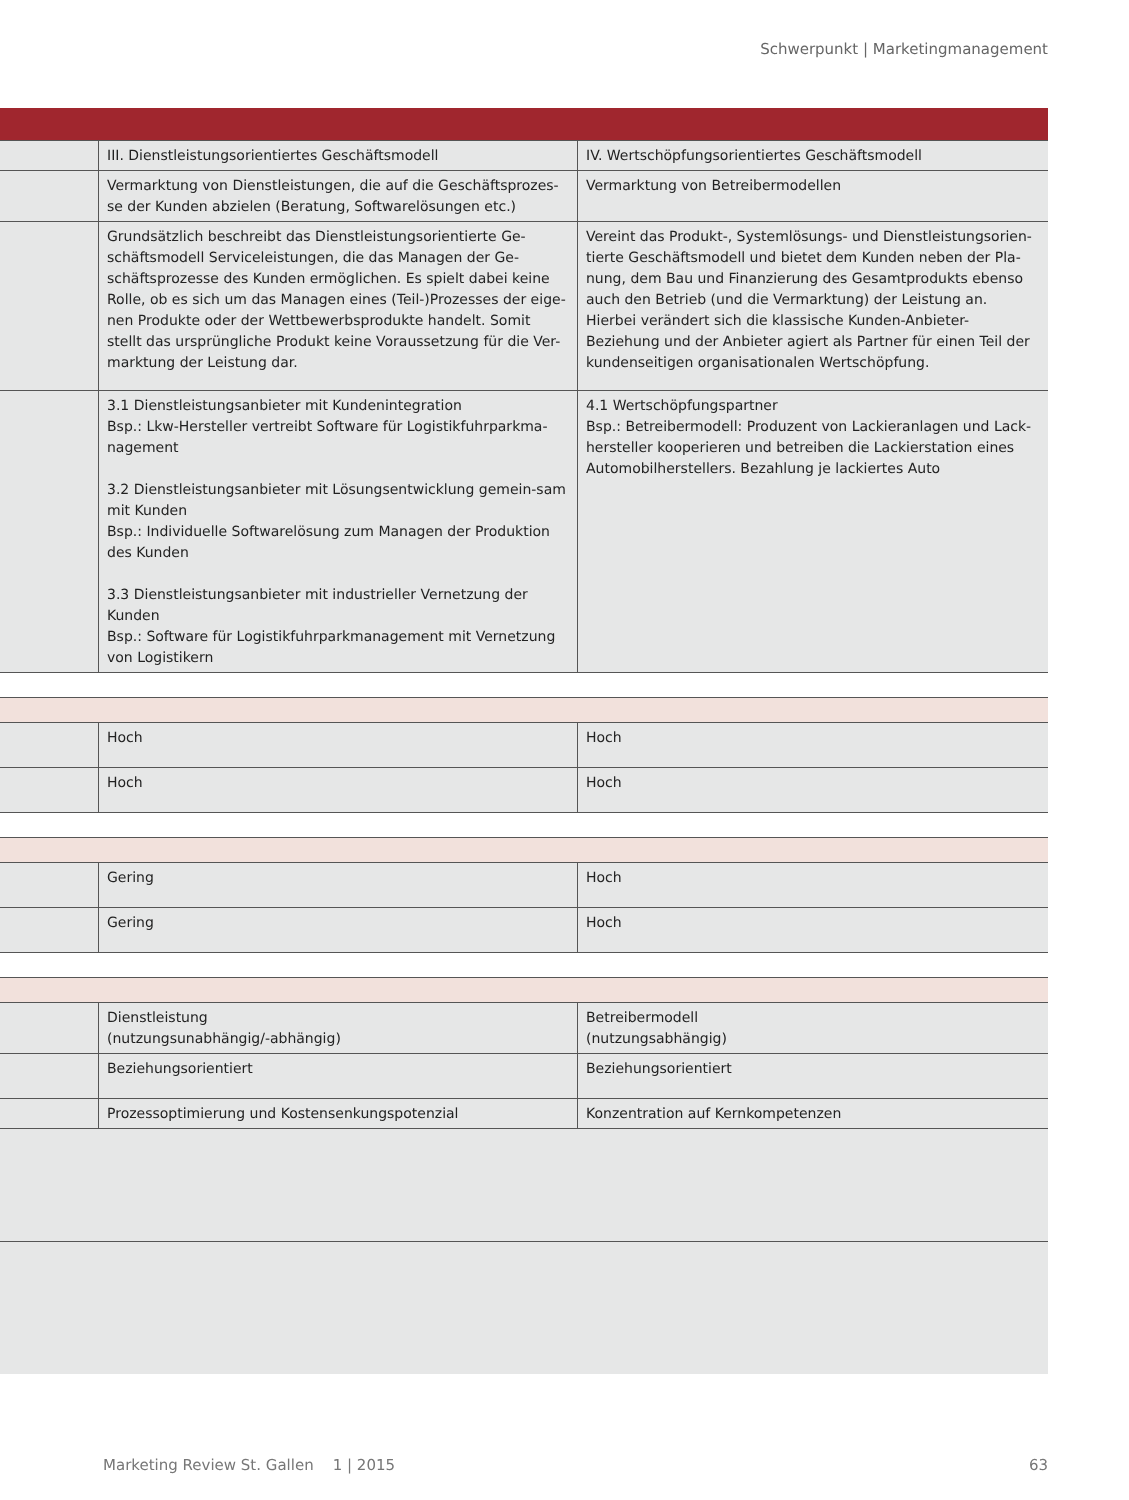Schwerpunkt | Marketingmanagement
| | III. Dienstleistungsorientiertes Geschäftsmodell | IV. Wertschöpfungsorientiertes Geschäftsmodell |
| | Vermarktung von Dienstleistungen, die auf die Geschäftsprozes-se der Kunden abzielen (Beratung, Softwarelösungen etc.) | Vermarktung von Betreibermodellen |
| | Grundsätzlich beschreibt das Dienstleistungsorientierte Ge-schäftsmodell Serviceleistungen, die das Managen der Ge-schäftsprozesse des Kunden ermöglichen. Es spielt dabei keine Rolle, ob es sich um das Managen eines (Teil-)Prozesses der eige-nen Produkte oder der Wettbewerbsprodukte handelt. Somit stellt das ursprüngliche Produkt keine Voraussetzung für die Ver-marktung der Leistung dar. | Vereint das Produkt-, Systemlösungs- und Dienstleistungsorien-tierte Geschäftsmodell und bietet dem Kunden neben der Pla-nung, dem Bau und Finanzierung des Gesamtprodukts ebenso auch den Betrieb (und die Vermarktung) der Leistung an. Hierbei verändert sich die klassische Kunden-Anbieter-Beziehung und der Anbieter agiert als Partner für einen Teil der kundenseitigen organisationalen Wertschöpfung. |
| | 3.1 Dienstleistungsanbieter mit Kundenintegration Bsp.: Lkw-Hersteller vertreibt Software für Logistikfuhrparkma-nagement 3.2 Dienstleistungsanbieter mit Lösungsentwicklung gemein-sam mit Kunden Bsp.: Individuelle Softwarelösung zum Managen der Produktion des Kunden 3.3 Dienstleistungsanbieter mit industrieller Vernetzung der Kunden Bsp.: Software für Logistikfuhrparkmanagement mit Vernetzung von Logistikern | 4.1 Wertschöpfungspartner Bsp.: Betreibermodell: Produzent von Lackieranlagen und Lack-hersteller kooperieren und betreiben die Lackierstation eines Automobilherstellers. Bezahlung je lackiertes Auto |
| | Hoch | Hoch |
| | Hoch | Hoch |
| | Gering | Hoch |
| | Gering | Hoch |
| | Dienstleistung (nutzungsunabhängig/-abhängig) | Betreibermodell (nutzungsabhängig) |
| | Beziehungsorientiert | Beziehungsorientiert |
| | Prozessoptimierung und Kostensenkungspotenzial | Konzentration auf Kernkompetenzen |
Marketing Review St. Gallen 1 | 2015 63